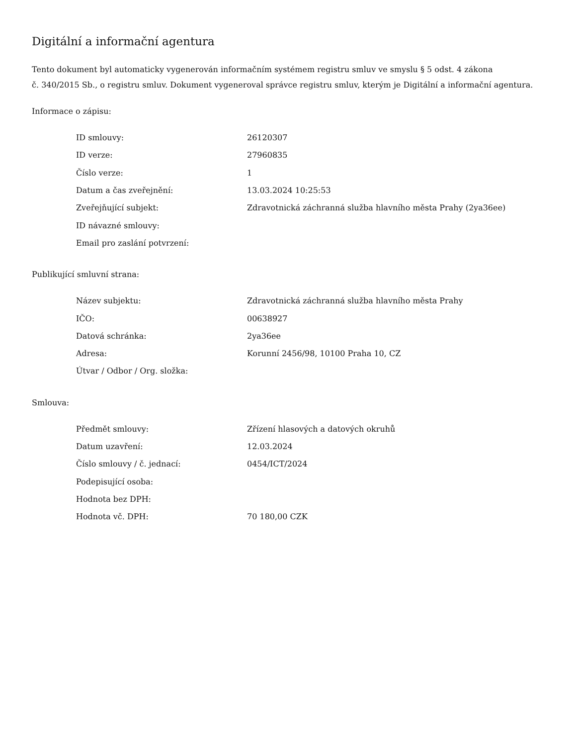Digitální a informační agentura
Tento dokument byl automaticky vygenerován informačním systémem registru smluv ve smyslu § 5 odst. 4 zákona
č. 340/2015 Sb., o registru smluv. Dokument vygeneroval správce registru smluv, kterým je Digitální a informační agentura.
Informace o zápisu:
| ID smlouvy: | 26120307 |
| ID verze: | 27960835 |
| Číslo verze: | 1 |
| Datum a čas zveřejnění: | 13.03.2024 10:25:53 |
| Zveřejňující subjekt: | Zdravotnická záchranná služba hlavního města Prahy (2ya36ee) |
| ID návazné smlouvy: | |
| Email pro zaslání potvrzení: | |
Publikující smluvní strana:
| Název subjektu: | Zdravotnická záchranná služba hlavního města Prahy |
| IČO: | 00638927 |
| Datová schránka: | 2ya36ee |
| Adresa: | Korunní 2456/98, 10100 Praha 10, CZ |
| Útvar / Odbor / Org. složka: | |
Smlouva:
| Předmět smlouvy: | Zřízení hlasových a datových okruhů |
| Datum uzavření: | 12.03.2024 |
| Číslo smlouvy / č. jednací: | 0454/ICT/2024 |
| Podepisující osoba: | |
| Hodnota bez DPH: | |
| Hodnota vč. DPH: | 70 180,00 CZK |